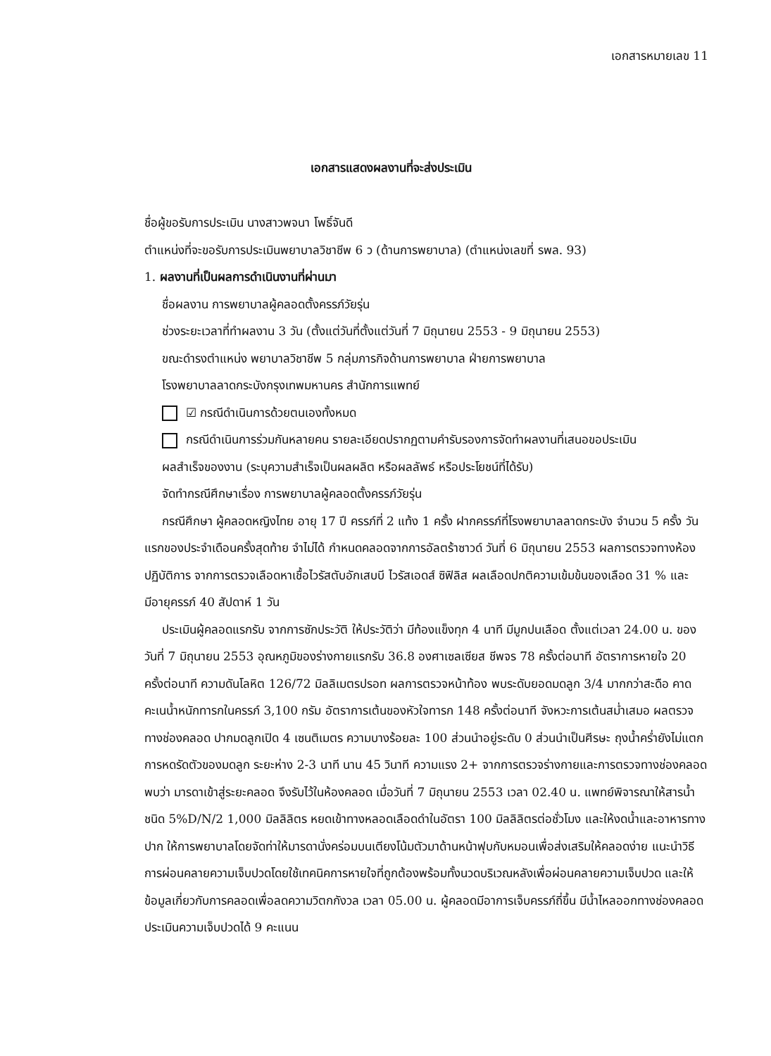เอกสารหมายเลข 11
เอกสารแสดงผลงานที่จะส่งประเมิน
ชื่อผู้ขอรับการประเมิน นางสาวพจนา โพธิ์จันดี
ตำแหน่งที่จะขอรับการประเมินพยาบาลวิชาชีพ 6 ว (ด้านการพยาบาล) (ตำแหน่งเลขที่ รพล. 93)
1. ผลงานที่เป็นผลการดำเนินงานที่ผ่านมา
ชื่อผลงาน การพยาบาลผู้คลอดตั้งครรภ์วัยรุ่น
ช่วงระยะเวลาที่ทำผลงาน 3 วัน (ตั้งแต่วันที่ตั้งแต่วันที่ 7 มิถุนายน 2553 - 9 มิถุนายน 2553)
ขณะดำรงตำแหน่ง พยาบาลวิชาชีพ 5 กลุ่มภารกิจด้านการพยาบาล ฝ่ายการพยาบาล
โรงพยาบาลลาดกระบังกรุงเทพมหานคร สำนักการแพทย์
☑ กรณีดำเนินการด้วยตนเองทั้งหมด
กรณีดำเนินการร่วมกันหลายคน รายละเอียดปรากฏตามคำรับรองการจัดทำผลงานที่เสนอขอประเมิน
ผลสำเร็จของงาน (ระบุความสำเร็จเป็นผลผลิต หรือผลลัพธ์ หรือประโยชน์ที่ได้รับ)
จัดทำกรณีศึกษาเรื่อง การพยาบาลผู้คลอดตั้งครรภ์วัยรุ่น
กรณีศึกษา ผู้คลอดหญิงไทย อายุ 17 ปี ครรภ์ที่ 2 แท้ง 1 ครั้ง ฝากครรภ์ที่โรงพยาบาลลาดกระบัง จำนวน 5 ครั้ง วันแรกของประจำเดือนครั้งสุดท้าย จำไม่ได้ กำหนดคลอดจากการอัลตร้าซาวด์ วันที่ 6 มิถุนายน 2553 ผลการตรวจทางห้องปฏิบัติการ จากการตรวจเลือดหาเชื้อไวรัสตับอักเสบบี ไวรัสเอดส์ ซิฟิลิส ผลเลือดปกติความเข้มข้นของเลือด 31 % และมีอายุครรภ์ 40 สัปดาห์ 1 วัน
ประเมินผู้คลอดแรกรับ จากการซักประวัติ ให้ประวัติว่า มีท้องแข็งทุก 4 นาที มีมูกปนเลือด ตั้งแต่เวลา 24.00 น. ของวันที่ 7 มิถุนายน 2553 อุณหภูมิของร่างกายแรกรับ 36.8 องศาเซลเซียส ชีพจร 78 ครั้งต่อนาที อัตราการหายใจ 20 ครั้งต่อนาที ความดันโลหิต 126/72 มิลลิเมตรปรอท ผลการตรวจหน้าท้อง พบระดับยอดมดลูก 3/4 มากกว่าสะดือ คาดคะเนน้ำหนักทารกในครรภ์ 3,100 กรัม อัตราการเต้นของหัวใจทารก 148 ครั้งต่อนาที จังหวะการเต้นสม่ำเสมอ ผลตรวจทางช่องคลอด ปากมดลูกเปิด 4 เซนติเมตร ความบางร้อยละ 100 ส่วนนำอยู่ระดับ 0 ส่วนนำเป็นศีรษะ ถุงน้ำคร่ำยังไม่แตก การหดรัดตัวของมดลูก ระยะห่าง 2-3 นาที นาน 45 วินาที ความแรง 2+ จากการตรวจร่างกายและการตรวจทางช่องคลอด พบว่า มารดาเข้าสู่ระยะคลอด จึงรับไว้ในห้องคลอด เมื่อวันที่ 7 มิถุนายน 2553 เวลา 02.40 น. แพทย์พิจารณาให้สารน้ำชนิด 5%D/N/2 1,000 มิลลิลิตร หยดเข้าทางหลอดเลือดดำในอัตรา 100 มิลลิลิตรต่อชั่วโมง และให้งดน้ำและอาหารทางปาก ให้การพยาบาลโดยจัดท่าให้มารดานั่งคร่อมบนเตียงโน้มตัวมาด้านหน้าฟุบกับหมอนเพื่อส่งเสริมให้คลอดง่าย แนะนำวิธีการผ่อนคลายความเจ็บปวดโดยใช้เทคนิคการหายใจที่ถูกต้องพร้อมทั้งนวดบริเวณหลังเพื่อผ่อนคลายความเจ็บปวด และให้ข้อมูลเกี่ยวกับการคลอดเพื่อลดความวิตกกังวล เวลา 05.00 น. ผู้คลอดมีอาการเจ็บครรภ์ถี่ขึ้น มีน้ำไหลออกทางช่องคลอด ประเมินความเจ็บปวดได้ 9 คะแนน